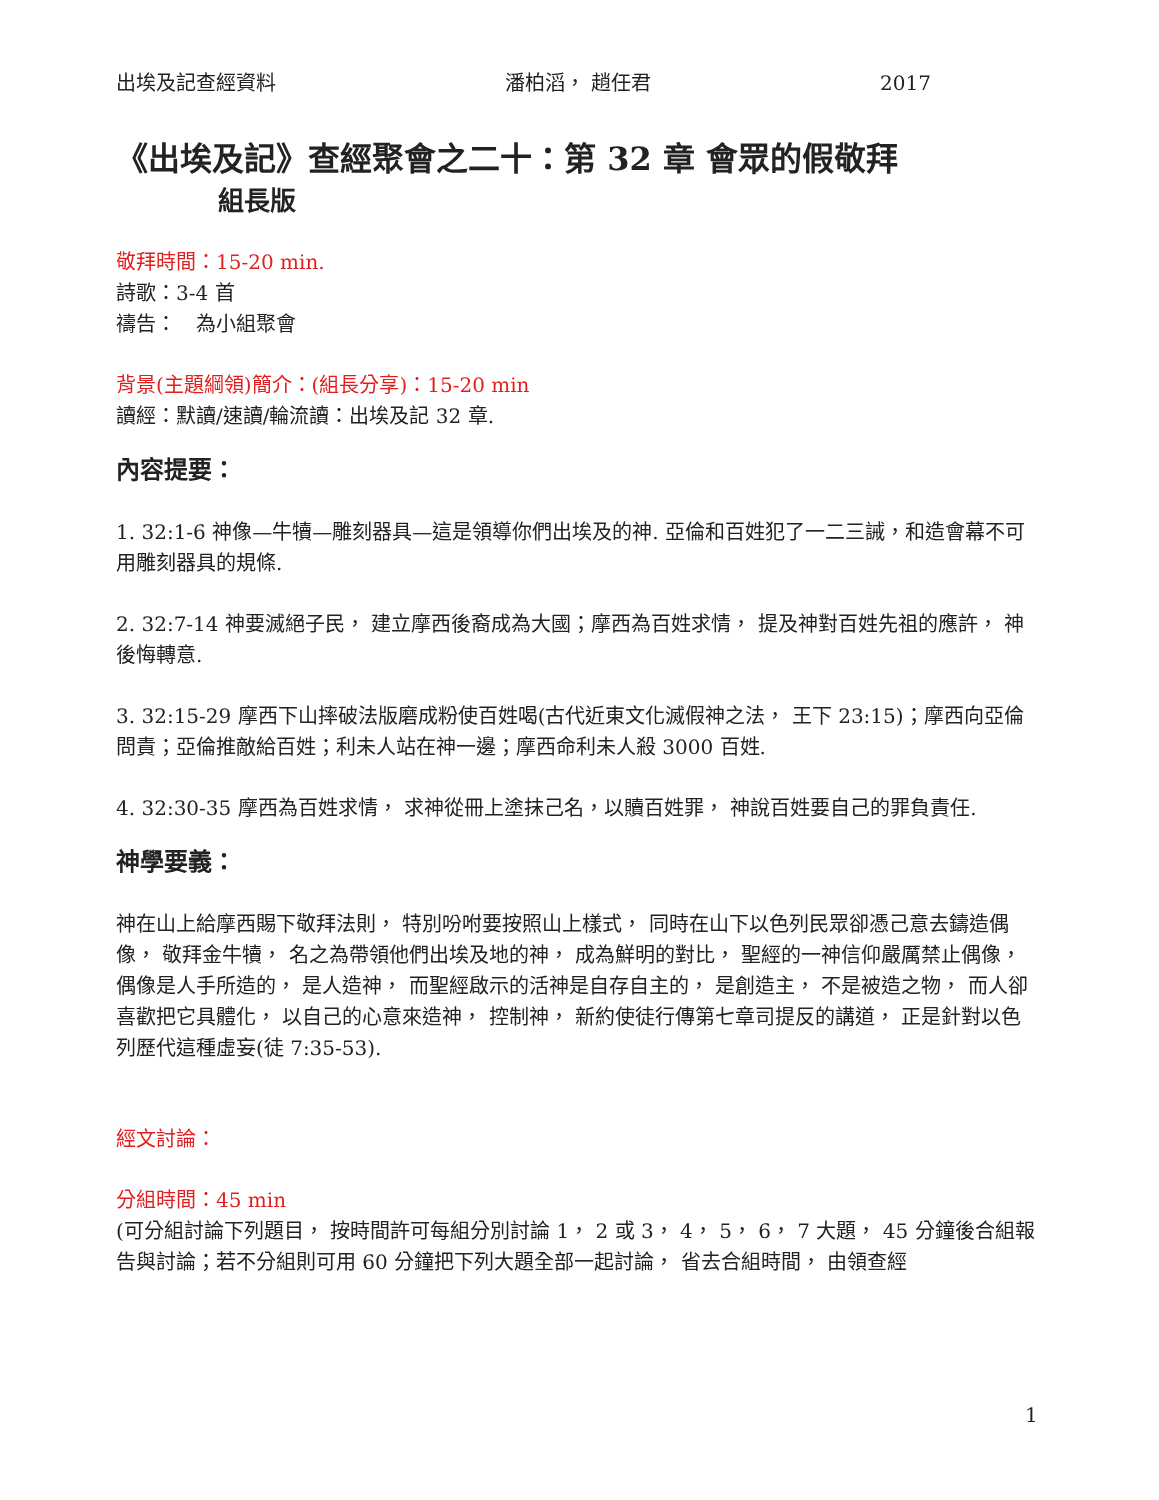出埃及記查經資料 潘柏滔， 趙任君 2017
《出埃及記》查經聚會之二十：第 32 章 會眾的假敬拜
組長版
敬拜時間：15-20 min.
詩歌：3-4 首
禱告：　為小組聚會
背景(主題綱領)簡介：(組長分享)：15-20 min
讀經：默讀/速讀/輪流讀：出埃及記 32 章.
內容提要：
1. 32:1-6 神像—牛犢—雕刻器具—這是領導你們出埃及的神. 亞倫和百姓犯了一二三誡，和造會幕不可用雕刻器具的規條.
2. 32:7-14 神要滅絕子民， 建立摩西後裔成為大國；摩西為百姓求情， 提及神對百姓先祖的應許， 神後悔轉意.
3. 32:15-29 摩西下山摔破法版磨成粉使百姓喝(古代近東文化滅假神之法， 王下 23:15)；摩西向亞倫問責；亞倫推敵給百姓；利未人站在神一邊；摩西命利未人殺 3000 百姓.
4. 32:30-35 摩西為百姓求情， 求神從冊上塗抹己名，以贖百姓罪， 神說百姓要自己的罪負責任.
神學要義：
神在山上給摩西賜下敬拜法則， 特別吩咐要按照山上樣式， 同時在山下以色列民眾卻憑己意去鑄造偶像， 敬拜金牛犢， 名之為帶領他們出埃及地的神， 成為鮮明的對比， 聖經的一神信仰嚴厲禁止偶像， 偶像是人手所造的， 是人造神， 而聖經啟示的活神是自存自主的， 是創造主， 不是被造之物， 而人卻喜歡把它具體化， 以自己的心意來造神， 控制神， 新約使徒行傳第七章司提反的講道， 正是針對以色列歷代這種虛妄(徒 7:35-53).
經文討論：
分組時間：45 min
(可分組討論下列題目， 按時間許可每組分別討論 1， 2 或 3， 4， 5， 6， 7 大題， 45 分鐘後合組報告與討論；若不分組則可用 60 分鐘把下列大題全部一起討論， 省去合組時間， 由領查經
1